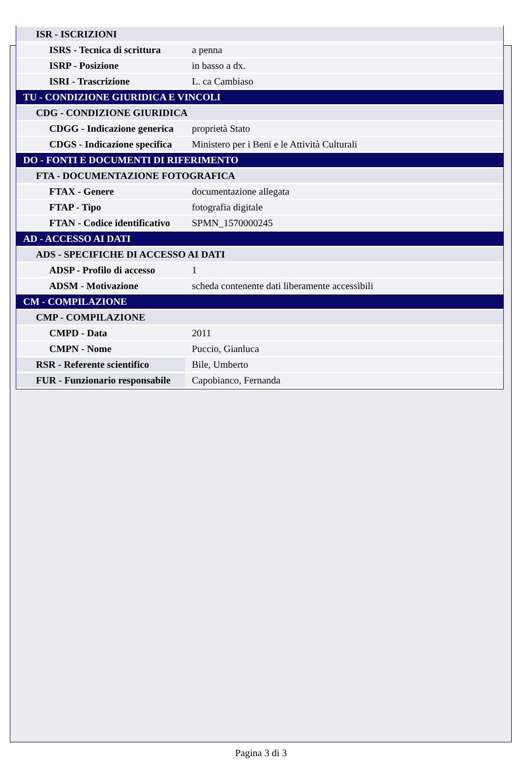| ISR - ISCRIZIONI | |
| ISRS - Tecnica di scrittura | a penna |
| ISRP - Posizione | in basso a dx. |
| ISRI - Trascrizione | L. ca Cambiaso |
| TU - CONDIZIONE GIURIDICA E VINCOLI | |
| CDG - CONDIZIONE GIURIDICA | |
| CDGG - Indicazione generica | proprietà Stato |
| CDGS - Indicazione specifica | Ministero per i Beni e le Attività Culturali |
| DO - FONTI E DOCUMENTI DI RIFERIMENTO | |
| FTA - DOCUMENTAZIONE FOTOGRAFICA | |
| FTAX - Genere | documentazione allegata |
| FTAP - Tipo | fotografia digitale |
| FTAN - Codice identificativo | SPMN_1570000245 |
| AD - ACCESSO AI DATI | |
| ADS - SPECIFICHE DI ACCESSO AI DATI | |
| ADSP - Profilo di accesso | 1 |
| ADSM - Motivazione | scheda contenente dati liberamente accessibili |
| CM - COMPILAZIONE | |
| CMP - COMPILAZIONE | |
| CMPD - Data | 2011 |
| CMPN - Nome | Puccio, Gianluca |
| RSR - Referente scientifico | Bile, Umberto |
| FUR - Funzionario responsabile | Capobianco, Fernanda |
Pagina 3 di 3